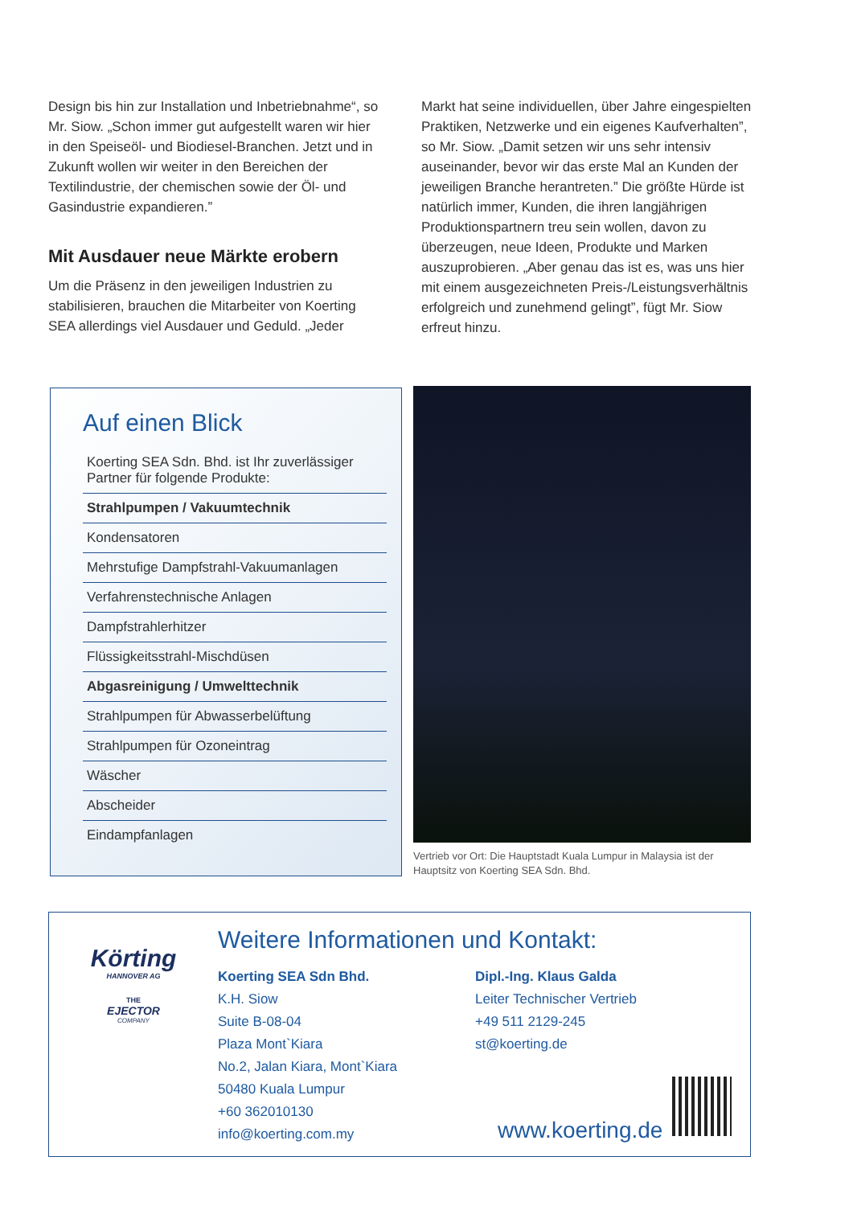Design bis hin zur Installation und Inbetriebnahme“, so Mr. Siow. „Schon immer gut aufgestellt waren wir hier in den Speiseöl- und Biodiesel-Branchen. Jetzt und in Zukunft wollen wir weiter in den Bereichen der Textilindustrie, der chemischen sowie der Öl- und Gasindustrie expandieren.”
Mit Ausdauer neue Märkte erobern
Um die Präsenz in den jeweiligen Industrien zu stabilisieren, brauchen die Mitarbeiter von Koerting SEA allerdings viel Ausdauer und Geduld. „Jeder
Markt hat seine individuellen, über Jahre eingespielten Praktiken, Netzwerke und ein eigenes Kaufverhalten”, so Mr. Siow. „Damit setzen wir uns sehr intensiv auseinander, bevor wir das erste Mal an Kunden der jeweiligen Branche herantreten.” Die größte Hürde ist natürlich immer, Kunden, die ihren langjährigen Produktionspartnern treu sein wollen, davon zu überzeugen, neue Ideen, Produkte und Marken auszuprobieren. „Aber genau das ist es, was uns hier mit einem ausgezeichneten Preis-/Leistungsverhältnis erfolgreich und zunehmend gelingt”, fügt Mr. Siow erfreut hinzu.
Auf einen Blick
Koerting SEA Sdn. Bhd. ist Ihr zuverlässiger Partner für folgende Produkte:
Strahlpumpen / Vakuumtechnik
Kondensatoren
Mehrstufige Dampfstrahl-Vakuumanlagen
Verfahrenstechnische Anlagen
Dampfstrahlerhitzer
Flüssigkeitsstrahl-Mischdüsen
Abgasreinigung / Umwelttechnik
Strahlpumpen für Abwasserbelüftung
Strahlpumpen für Ozoneintrag
Wäscher
Abscheider
Eindampfanlagen
Vertrieb vor Ort: Die Hauptstadt Kuala Lumpur in Malaysia ist der Hauptsitz von Koerting SEA Sdn. Bhd.
Körting
HANNOVER AG
THE
EJECTOR
COMPANY
Weitere Informationen und Kontakt:
Koerting SEA Sdn Bhd.
K.H. Siow
Suite B-08-04
Plaza Mont`Kiara
No.2, Jalan Kiara, Mont`Kiara
50480 Kuala Lumpur
+60 362010130
info@koerting.com.my
Dipl.-Ing. Klaus Galda
Leiter Technischer Vertrieb
+49 511 2129-245
st@koerting.de
www.koerting.de